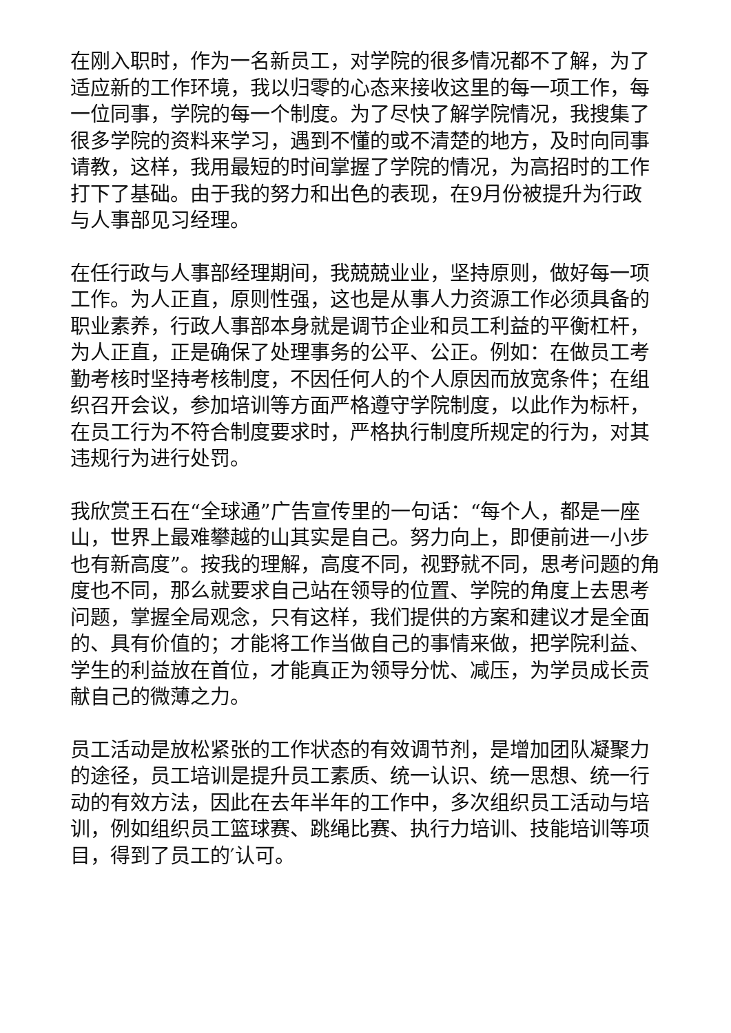在刚入职时，作为一名新员工，对学院的很多情况都不了解，为了适应新的工作环境，我以归零的心态来接收这里的每一项工作，每一位同事，学院的每一个制度。为了尽快了解学院情况，我搜集了很多学院的资料来学习，遇到不懂的或不清楚的地方，及时向同事请教，这样，我用最短的时间掌握了学院的情况，为高招时的工作打下了基础。由于我的努力和出色的表现，在9月份被提升为行政与人事部见习经理。
在任行政与人事部经理期间，我兢兢业业，坚持原则，做好每一项工作。为人正直，原则性强，这也是从事人力资源工作必须具备的职业素养，行政人事部本身就是调节企业和员工利益的平衡杠杆，为人正直，正是确保了处理事务的公平、公正。例如：在做员工考勤考核时坚持考核制度，不因任何人的个人原因而放宽条件；在组织召开会议，参加培训等方面严格遵守学院制度，以此作为标杆，在员工行为不符合制度要求时，严格执行制度所规定的行为，对其违规行为进行处罚。
我欣赏王石在“全球通”广告宣传里的一句话：“每个人，都是一座山，世界上最难攀越的山其实是自己。努力向上，即便前进一小步也有新高度”。按我的理解，高度不同，视野就不同，思考问题的角度也不同，那么就要求自己站在领导的位置、学院的角度上去思考问题，掌握全局观念，只有这样，我们提供的方案和建议才是全面的、具有价值的；才能将工作当做自己的事情来做，把学院利益、学生的利益放在首位，才能真正为领导分忧、减压，为学员成长贡献自己的微薄之力。
员工活动是放松紧张的工作状态的有效调节剂，是增加团队凝聚力的途径，员工培训是提升员工素质、统一认识、统一思想、统一行动的有效方法，因此在去年半年的工作中，多次组织员工活动与培训，例如组织员工篮球赛、跳绳比赛、执行力培训、技能培训等项目，得到了员工的′认可。